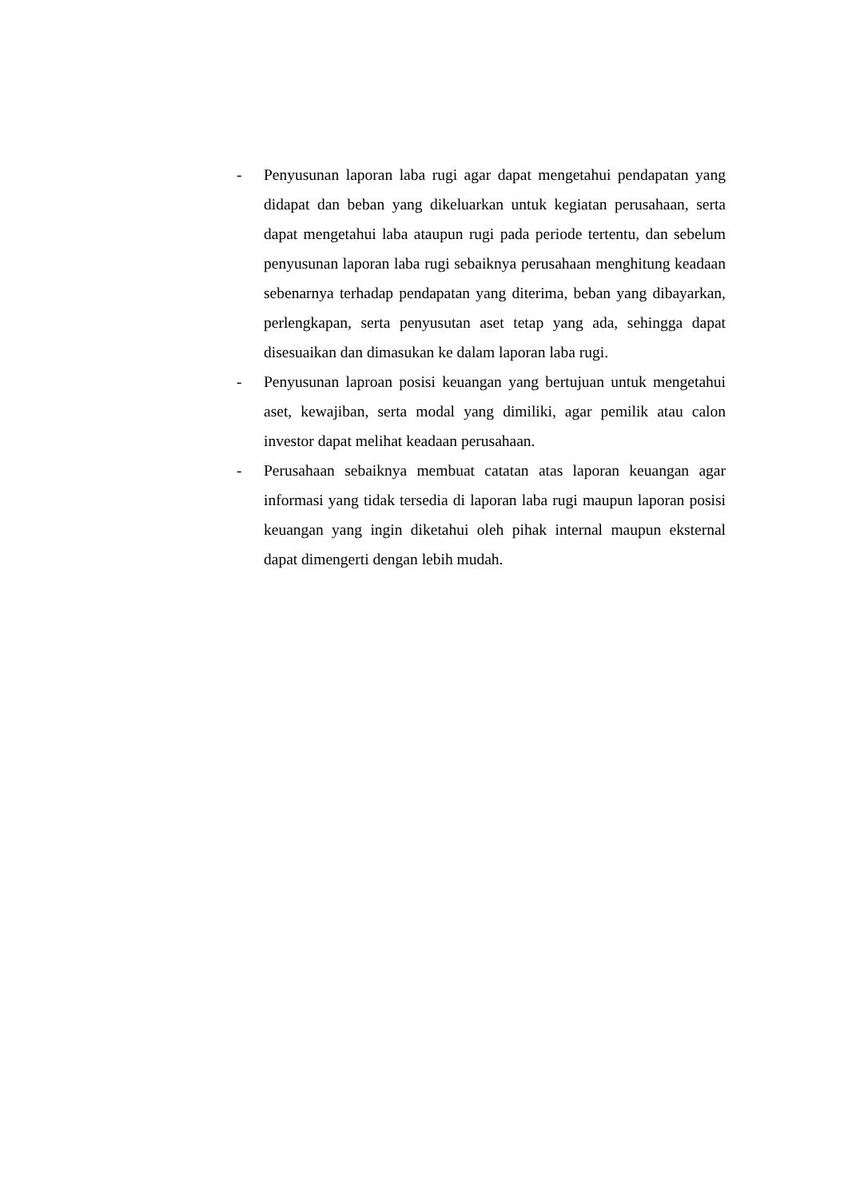- Penyusunan laporan laba rugi agar dapat mengetahui pendapatan yang didapat dan beban yang dikeluarkan untuk kegiatan perusahaan, serta dapat mengetahui laba ataupun rugi pada periode tertentu, dan sebelum penyusunan laporan laba rugi sebaiknya perusahaan menghitung keadaan sebenarnya terhadap pendapatan yang diterima, beban yang dibayarkan, perlengkapan, serta penyusutan aset tetap yang ada, sehingga dapat disesuaikan dan dimasukan ke dalam laporan laba rugi.
- Penyusunan laproan posisi keuangan yang bertujuan untuk mengetahui aset, kewajiban, serta modal yang dimiliki, agar pemilik atau calon investor dapat melihat keadaan perusahaan.
- Perusahaan sebaiknya membuat catatan atas laporan keuangan agar informasi yang tidak tersedia di laporan laba rugi maupun laporan posisi keuangan yang ingin diketahui oleh pihak internal maupun eksternal dapat dimengerti dengan lebih mudah.